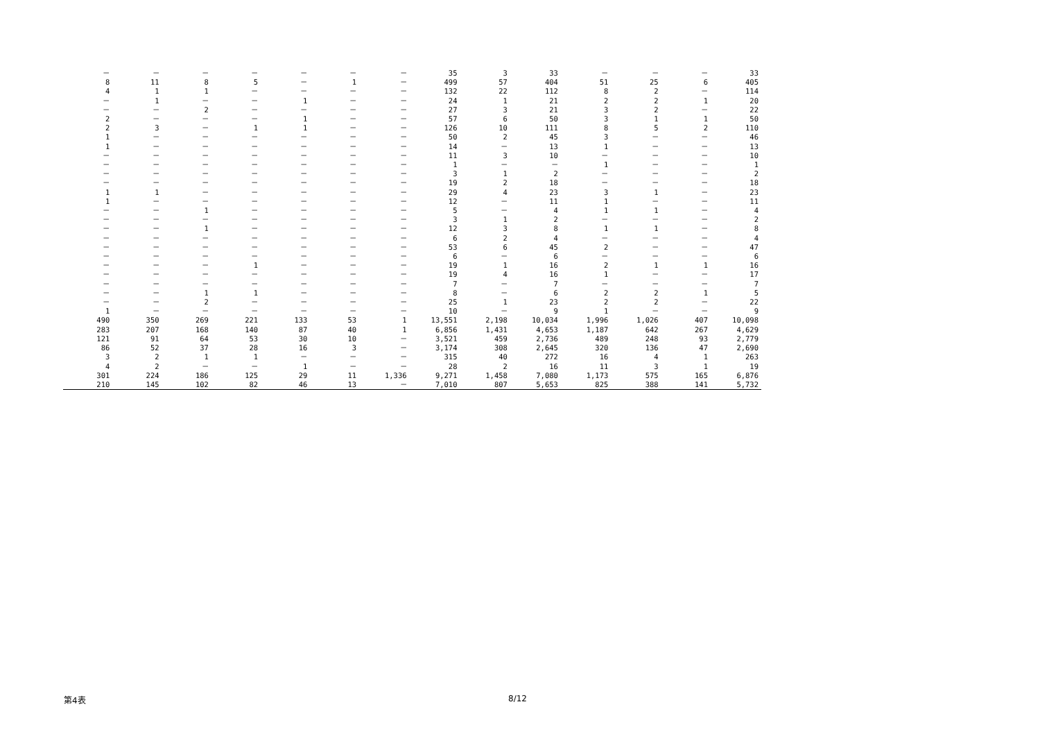| － | － | － | － | － | － | － | 35 | 3 | 33 | － | － | － | 33 |
| 8 | 11 | 8 | 5 | － | 1 | － | 499 | 57 | 404 | 51 | 25 | 6 | 405 |
| 4 | 1 | 1 | － | － | － | － | 132 | 22 | 112 | 8 | 2 | － | 114 |
| － | 1 | － | － | 1 | － | － | 24 | 1 | 21 | 2 | 2 | 1 | 20 |
| － | － | 2 | － | － | － | － | 27 | 3 | 21 | 3 | 2 | － | 22 |
| 2 | － | － | － | 1 | － | － | 57 | 6 | 50 | 3 | 1 | 1 | 50 |
| 2 | 3 | － | 1 | 1 | － | － | 126 | 10 | 111 | 8 | 5 | 2 | 110 |
| 1 | － | － | － | － | － | － | 50 | 2 | 45 | 3 | － | － | 46 |
| 1 | － | － | － | － | － | － | 14 | － | 13 | 1 | － | － | 13 |
| － | － | － | － | － | － | － | 11 | 3 | 10 | － | － | － | 10 |
| － | － | － | － | － | － | － | 1 | － | － | 1 | － | － | 1 |
| － | － | － | － | － | － | － | 3 | 1 | 2 | － | － | － | 2 |
| － | － | － | － | － | － | － | 19 | 2 | 18 | － | － | － | 18 |
| 1 | 1 | － | － | － | － | － | 29 | 4 | 23 | 3 | 1 | － | 23 |
| 1 | － | － | － | － | － | － | 12 | － | 11 | 1 | － | － | 11 |
| － | － | 1 | － | － | － | － | 5 | － | 4 | 1 | 1 | － | 4 |
| － | － | － | － | － | － | － | 3 | 1 | 2 | － | － | － | 2 |
| － | － | 1 | － | － | － | － | 12 | 3 | 8 | 1 | 1 | － | 8 |
| － | － | － | － | － | － | － | 6 | 2 | 4 | － | － | － | 4 |
| － | － | － | － | － | － | － | 53 | 6 | 45 | 2 | － | － | 47 |
| － | － | － | － | － | － | － | 6 | － | 6 | － | － | － | 6 |
| － | － | － | 1 | － | － | － | 19 | 1 | 16 | 2 | 1 | 1 | 16 |
| － | － | － | － | － | － | － | 19 | 4 | 16 | 1 | － | － | 17 |
| － | － | － | － | － | － | － | 7 | － | 7 | － | － | － | 7 |
| － | － | 1 | 1 | － | － | － | 8 | － | 6 | 2 | 2 | 1 | 5 |
| － | － | 2 | － | － | － | － | 25 | 1 | 23 | 2 | 2 | － | 22 |
| 1 | － | － | － | － | － | － | 10 | － | 9 | 1 | － | － | 9 |
| 490 | 350 | 269 | 221 | 133 | 53 | 1 | 13,551 | 2,198 | 10,034 | 1,996 | 1,026 | 407 | 10,098 |
| 283 | 207 | 168 | 140 | 87 | 40 | 1 | 6,856 | 1,431 | 4,653 | 1,187 | 642 | 267 | 4,629 |
| 121 | 91 | 64 | 53 | 30 | 10 | － | 3,521 | 459 | 2,736 | 489 | 248 | 93 | 2,779 |
| 86 | 52 | 37 | 28 | 16 | 3 | － | 3,174 | 308 | 2,645 | 320 | 136 | 47 | 2,690 |
| 3 | 2 | 1 | 1 | － | － | － | 315 | 40 | 272 | 16 | 4 | 1 | 263 |
| 4 | 2 | － | － | 1 | － | － | 28 | 2 | 16 | 11 | 3 | 1 | 19 |
| 301 | 224 | 186 | 125 | 29 | 11 | 1,336 | 9,271 | 1,458 | 7,080 | 1,173 | 575 | 165 | 6,876 |
| 210 | 145 | 102 | 82 | 46 | 13 | － | 7,010 | 807 | 5,653 | 825 | 388 | 141 | 5,732 |
第4表 8/12